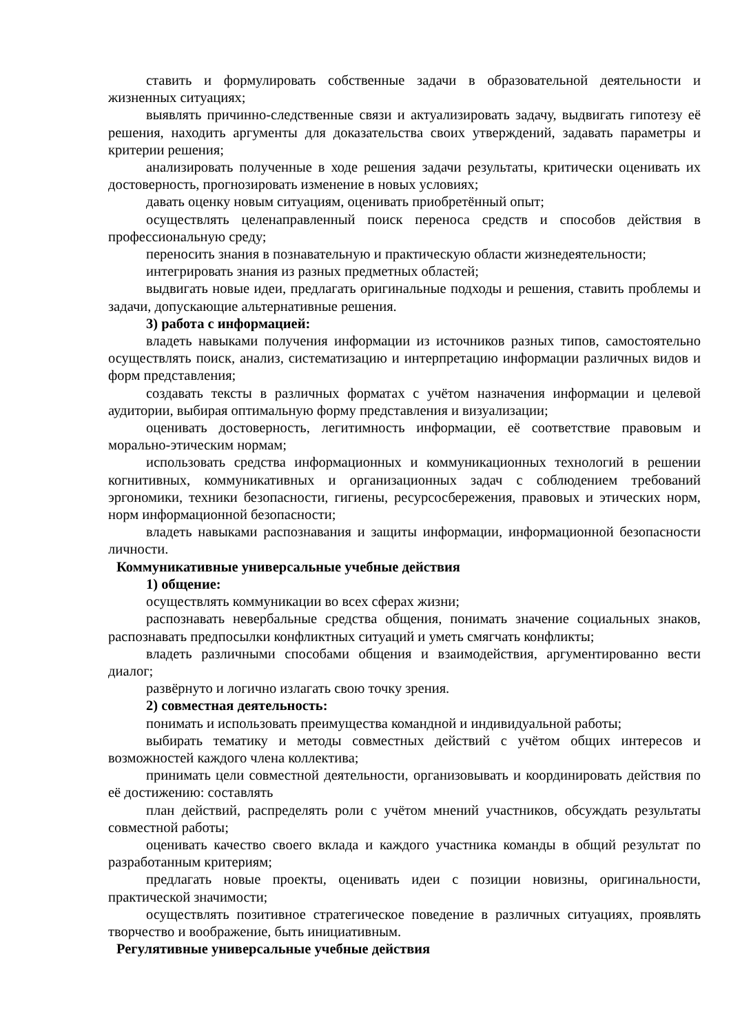ставить и формулировать собственные задачи в образовательной деятельности и жизненных ситуациях;
выявлять причинно-следственные связи и актуализировать задачу, выдвигать гипотезу её решения, находить аргументы для доказательства своих утверждений, задавать параметры и критерии решения;
анализировать полученные в ходе решения задачи результаты, критически оценивать их достоверность, прогнозировать изменение в новых условиях;
давать оценку новым ситуациям, оценивать приобретённый опыт;
осуществлять целенаправленный поиск переноса средств и способов действия в профессиональную среду;
переносить знания в познавательную и практическую области жизнедеятельности;
интегрировать знания из разных предметных областей;
выдвигать новые идеи, предлагать оригинальные подходы и решения, ставить проблемы и задачи, допускающие альтернативные решения.
3) работа с информацией:
владеть навыками получения информации из источников разных типов, самостоятельно осуществлять поиск, анализ, систематизацию и интерпретацию информации различных видов и форм представления;
создавать тексты в различных форматах с учётом назначения информации и целевой аудитории, выбирая оптимальную форму представления и визуализации;
оценивать достоверность, легитимность информации, её соответствие правовым и морально-этическим нормам;
использовать средства информационных и коммуникационных технологий в решении когнитивных, коммуникативных и организационных задач с соблюдением требований эргономики, техники безопасности, гигиены, ресурсосбережения, правовых и этических норм, норм информационной безопасности;
владеть навыками распознавания и защиты информации, информационной безопасности личности.
Коммуникативные универсальные учебные действия
1) общение:
осуществлять коммуникации во всех сферах жизни;
распознавать невербальные средства общения, понимать значение социальных знаков, распознавать предпосылки конфликтных ситуаций и уметь смягчать конфликты;
владеть различными способами общения и взаимодействия, аргументированно вести диалог;
развёрнуто и логично излагать свою точку зрения.
2) совместная деятельность:
понимать и использовать преимущества командной и индивидуальной работы;
выбирать тематику и методы совместных действий с учётом общих интересов и возможностей каждого члена коллектива;
принимать цели совместной деятельности, организовывать и координировать действия по её достижению: составлять
план действий, распределять роли с учётом мнений участников, обсуждать результаты совместной работы;
оценивать качество своего вклада и каждого участника команды в общий результат по разработанным критериям;
предлагать новые проекты, оценивать идеи с позиции новизны, оригинальности, практической значимости;
осуществлять позитивное стратегическое поведение в различных ситуациях, проявлять творчество и воображение, быть инициативным.
Регулятивные универсальные учебные действия